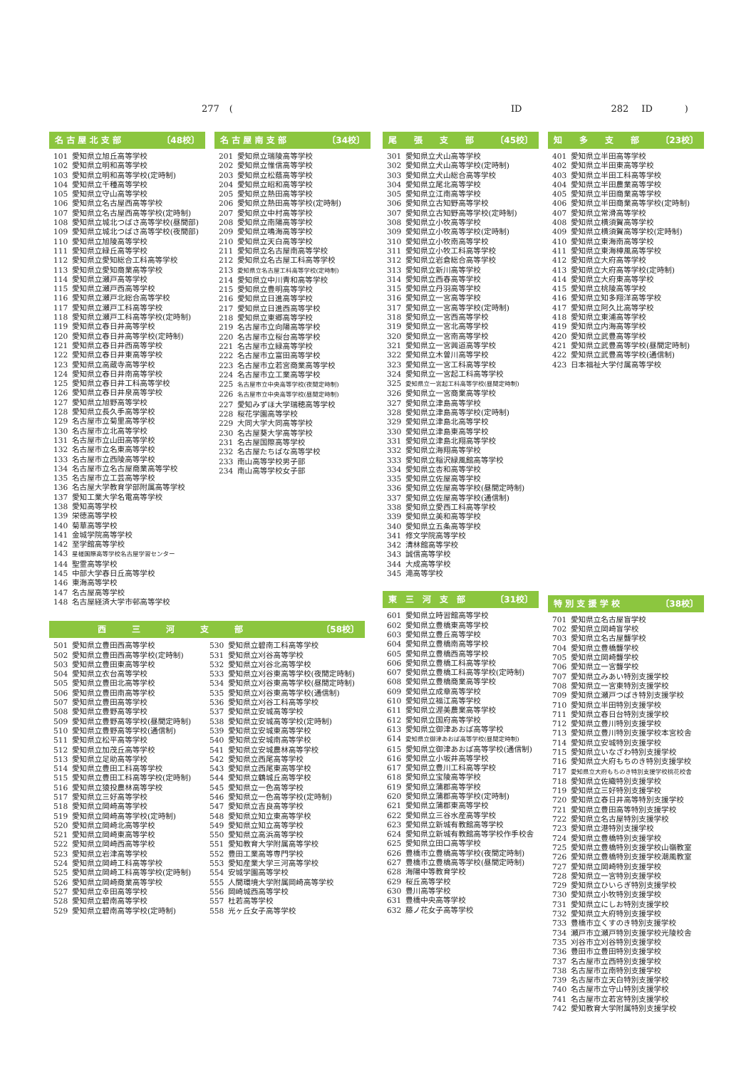277 (ID 282 ID)
名 古 屋 北 支 部 〔48校〕
101 愛知県立旭丘高等学校
102 愛知県立明和高等学校
103 愛知県立明和高等学校(定時制)
104 愛知県立千種高等学校
105 愛知県立守山高等学校
106 愛知県立名古屋西高等学校
107 愛知県立名古屋西高等学校(定時制)
108 愛知県立城北つばさ高等学校(昼間部)
109 愛知県立城北つばさ高等学校(夜間部)
110 愛知県立旭陵高等学校
111 愛知県立緑丘高等学校
112 愛知県立愛知総合工科高等学校
113 愛知県立愛知商業高等学校
114 愛知県立瀬戸高等学校
115 愛知県立瀬戸西高等学校
116 愛知県立瀬戸北総合高等学校
117 愛知県立瀬戸工科高等学校
118 愛知県立瀬戸工科高等学校(定時制)
119 愛知県立春日井高等学校
120 愛知県立春日井高等学校(定時制)
121 愛知県立春日井西高等学校
122 愛知県立春日井東高等学校
123 愛知県立高蔵寺高等学校
124 愛知県立春日井南高等学校
125 愛知県立春日井工科高等学校
126 愛知県立春日井泉高等学校
127 愛知県立旭野高等学校
128 愛知県立長久手高等学校
129 名古屋市立菊里高等学校
130 名古屋市立北高等学校
131 名古屋市立山田高等学校
132 名古屋市立名東高等学校
133 名古屋市立西陵高等学校
134 名古屋市立名古屋商業高等学校
135 名古屋市立工芸高等学校
136 名古屋大学教育学部附属高等学校
137 愛知工業大学名電高等学校
138 愛知高等学校
139 栄徳高等学校
140 菊華高等学校
141 金城学院高等学校
142 至学館高等学校
143 星槎国際高等学校名古屋学習センター
144 聖霊高等学校
145 中部大学春日丘高等学校
146 東海高等学校
147 名古屋高等学校
148 名古屋経済大学市邨高等学校
名 古 屋 南 支 部 〔34校〕
201 愛知県立瑞陵高等学校
202 愛知県立惟信高等学校
203 愛知県立松蔭高等学校
204 愛知県立昭和高等学校
205 愛知県立熱田高等学校
206 愛知県立熱田高等学校(定時制)
207 愛知県立中村高等学校
208 愛知県立南陽高等学校
209 愛知県立鳴海高等学校
210 愛知県立天白高等学校
211 愛知県立名古屋南高等学校
212 愛知県立名古屋工科高等学校
213 愛知県立名古屋工科高等学校(定時制)
214 愛知県立中川青和高等学校
215 愛知県立豊明高等学校
216 愛知県立日進高等学校
217 愛知県立日進西高等学校
218 愛知県立東郷高等学校
219 名古屋市立向陽高等学校
220 名古屋市立桜台高等学校
221 名古屋市立緑高等学校
222 名古屋市立富田高等学校
223 名古屋市立若宮商業高等学校
224 名古屋市立工業高等学校
225 名古屋市立中央高等学校(夜間定時制)
226 名古屋市立中央高等学校(昼間定時制)
227 愛知みずほ大学瑞穂高等学校
228 桜花学園高等学校
229 大同大学大同高等学校
230 名古屋葵大学高等学校
231 名古屋国際高等学校
232 名古屋たちばな高等学校
233 南山高等学校男子部
234 南山高等学校女子部
西　　　三　　　河　　　支　　　部 〔58校〕
501 愛知県立豊田西高等学校
502 愛知県立豊田西高等学校(定時制)
503 愛知県立豊田東高等学校
504 愛知県立衣台高等学校
505 愛知県立豊田北高等学校
506 愛知県立豊田南高等学校
507 愛知県立豊田高等学校
508 愛知県立豊野高等学校
509 愛知県立豊野高等学校(昼間定時制)
510 愛知県立豊野高等学校(通信制)
511 愛知県立松平高等学校
512 愛知県立加茂丘高等学校
513 愛知県立足助高等学校
514 愛知県立豊田工科高等学校
515 愛知県立豊田工科高等学校(定時制)
516 愛知県立猿投農林高等学校
517 愛知県立三好高等学校
518 愛知県立岡崎高等学校
519 愛知県立岡崎高等学校(定時制)
520 愛知県立岡崎北高等学校
521 愛知県立岡崎東高等学校
522 愛知県立岡崎西高等学校
523 愛知県立岩津高等学校
524 愛知県立岡崎工科高等学校
525 愛知県立岡崎工科高等学校(定時制)
526 愛知県立岡崎商業高等学校
527 愛知県立幸田高等学校
528 愛知県立碧南高等学校
529 愛知県立碧南高等学校(定時制)
530 愛知県立碧南工科高等学校
531 愛知県立刈谷高等学校
532 愛知県立刈谷北高等学校
533 愛知県立刈谷東高等学校(夜間定時制)
534 愛知県立刈谷東高等学校(昼間定時制)
535 愛知県立刈谷東高等学校(通信制)
536 愛知県立刈谷工科高等学校
537 愛知県立安城高等学校
538 愛知県立安城高等学校(定時制)
539 愛知県立安城東高等学校
540 愛知県立安城南高等学校
541 愛知県立安城農林高等学校
542 愛知県立西尾高等学校
543 愛知県立西尾東高等学校
544 愛知県立鶴城丘高等学校
545 愛知県立一色高等学校
546 愛知県立一色高等学校(定時制)
547 愛知県立吉良高等学校
548 愛知県立知立東高等学校
549 愛知県立知立高等学校
550 愛知県立高浜高等学校
551 愛知教育大学附属高等学校
552 豊田工業高等専門学校
553 愛知産業大学三河高等学校
554 安城学園高等学校
555 人間環境大学附属岡崎高等学校
556 岡崎城西高等学校
557 杜若高等学校
558 光ヶ丘女子高等学校
尾　　張　　支　　部 〔45校〕
301 愛知県立犬山高等学校
302 愛知県立犬山高等学校(定時制)
303 愛知県立犬山総合高等学校
304 愛知県立尾北高等学校
305 愛知県立江南高等学校
306 愛知県立古知野高等学校
307 愛知県立古知野高等学校(定時制)
308 愛知県立小牧高等学校
309 愛知県立小牧高等学校(定時制)
310 愛知県立小牧南高等学校
311 愛知県立小牧工科高等学校
312 愛知県立岩倉総合高等学校
313 愛知県立新川高等学校
314 愛知県立西春高等学校
315 愛知県立丹羽高等学校
316 愛知県立一宮高等学校
317 愛知県立一宮高等学校(定時制)
318 愛知県立一宮西高等学校
319 愛知県立一宮北高等学校
320 愛知県立一宮南高等学校
321 愛知県立一宮興道高等学校
322 愛知県立木曽川高等学校
323 愛知県立一宮工科高等学校
324 愛知県立一宮起工科高等学校
325 愛知県立一宮起工科高等学校(昼間定時制)
326 愛知県立一宮商業高等学校
327 愛知県立津島高等学校
328 愛知県立津島高等学校(定時制)
329 愛知県立津島北高等学校
330 愛知県立津島東高等学校
331 愛知県立津島北翔高等学校
332 愛知県立海翔高等学校
333 愛知県立稲沢緑風館高等学校
334 愛知県立杏和高等学校
335 愛知県立佐屋高等学校
336 愛知県立佐屋高等学校(昼間定時制)
337 愛知県立佐屋高等学校(通信制)
338 愛知県立愛西工科高等学校
339 愛知県立美和高等学校
340 愛知県立五条高等学校
341 修文学院高等学校
342 清林館高等学校
343 誠信高等学校
344 大成高等学校
345 滝高等学校
東　三　河　支　部 〔31校〕
601 愛知県立時習館高等学校
602 愛知県立豊橋東高等学校
603 愛知県立豊丘高等学校
604 愛知県立豊橋南高等学校
605 愛知県立豊橋西高等学校
606 愛知県立豊橋工科高等学校
607 愛知県立豊橋工科高等学校(定時制)
608 愛知県立豊橋商業高等学校
609 愛知県立成章高等学校
610 愛知県立福江高等学校
611 愛知県立渥美農業高等学校
612 愛知県立国府高等学校
613 愛知県立御津あおば高等学校
614 愛知県立御津あおば高等学校(昼間定時制)
615 愛知県立御津あおば高等学校(通信制)
616 愛知県立小坂井高等学校
617 愛知県立豊川工科高等学校
618 愛知県立宝陵高等学校
619 愛知県立蒲郡高等学校
620 愛知県立蒲郡高等学校(定時制)
621 愛知県立蒲郡東高等学校
622 愛知県立三谷水産高等学校
623 愛知県立新城有教館高等学校
624 愛知県立新城有教館高等学校作手校舎
625 愛知県立田口高等学校
626 豊橋市立豊橋高等学校(夜間定時制)
627 豊橋市立豊橋高等学校(昼間定時制)
628 海陽中等教育学校
629 桜丘高等学校
630 豊川高等学校
631 豊橋中央高等学校
632 藤ノ花女子高等学校
知　　多　　支　　部 〔23校〕
401 愛知県立半田高等学校
402 愛知県立半田東高等学校
403 愛知県立半田工科高等学校
404 愛知県立半田農業高等学校
405 愛知県立半田商業高等学校
406 愛知県立半田商業高等学校(定時制)
407 愛知県立常滑高等学校
408 愛知県立横須賀高等学校
409 愛知県立横須賀高等学校(定時制)
410 愛知県立東海南高等学校
411 愛知県立東海樟風高等学校
412 愛知県立大府高等学校
413 愛知県立大府高等学校(定時制)
414 愛知県立大府東高等学校
415 愛知県立桃陵高等学校
416 愛知県立知多翔洋高等学校
417 愛知県立阿久比高等学校
418 愛知県立東浦高等学校
419 愛知県立内海高等学校
420 愛知県立武豊高等学校
421 愛知県立武豊高等学校(昼間定時制)
422 愛知県立武豊高等学校(通信制)
423 日本福祉大学付属高等学校
特 別 支 援 学 校 〔38校〕
701 愛知県立名古屋盲学校
702 愛知県立岡崎盲学校
703 愛知県立名古屋聾学校
704 愛知県立豊橋聾学校
705 愛知県立岡崎聾学校
706 愛知県立一宮聾学校
707 愛知県立みあい特別支援学校
708 愛知県立一宮東特別支援学校
709 愛知県立瀬戸つばき特別支援学校
710 愛知県立半田特別支援学校
711 愛知県立春日台特別支援学校
712 愛知県立豊川特別支援学校
713 愛知県立豊川特別支援学校本宮校舎
714 愛知県立安城特別支援学校
715 愛知県立いなざわ特別支援学校
716 愛知県立大府もちのき特別支援学校
717 愛知県立大府もちのき特別支援学校桃花校舎
718 愛知県立佐織特別支援学校
719 愛知県立三好特別支援学校
720 愛知県立春日井高等特別支援学校
721 愛知県立豊田高等特別支援学校
722 愛知県立名古屋特別支援学校
723 愛知県立港特別支援学校
724 愛知県立豊橋特別支援学校
725 愛知県立豊橋特別支援学校山嶺教室
726 愛知県立豊橋特別支援学校潮風教室
727 愛知県立岡崎特別支援学校
728 愛知県立一宮特別支援学校
729 愛知県立ひいらぎ特別支援学校
730 愛知県立小牧特別支援学校
731 愛知県立にしお特別支援学校
732 愛知県立大府特別支援学校
733 豊橋市立くすのき特別支援学校
734 瀬戸市立瀬戸特別支援学校光陵校舎
735 刈谷市立刈谷特別支援学校
736 豊田市立豊田特別支援学校
737 名古屋市立西特別支援学校
738 名古屋市立南特別支援学校
739 名古屋市立天白特別支援学校
740 名古屋市立守山特別支援学校
741 名古屋市立若宮特別支援学校
742 愛知教育大学附属特別支援学校